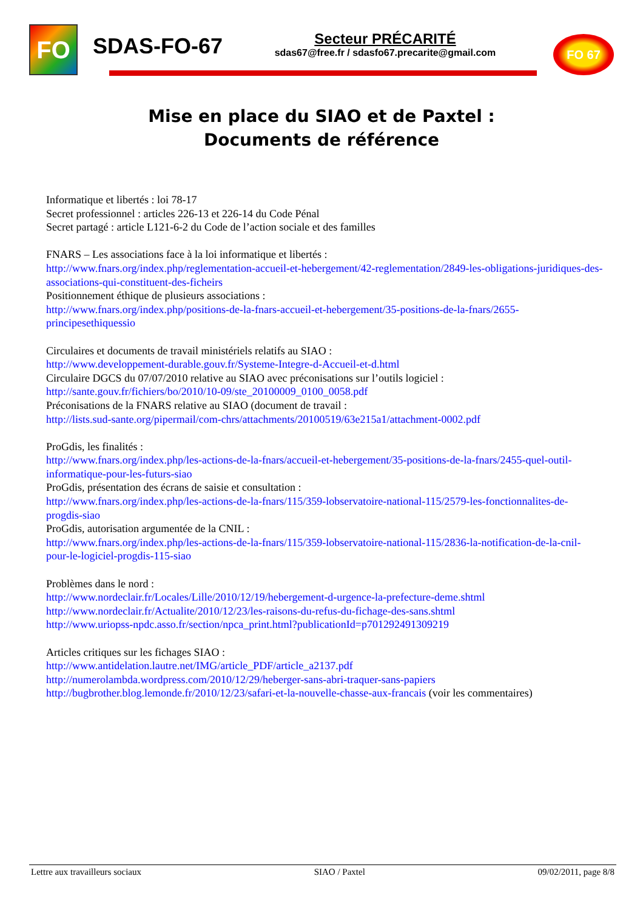FO SDAS-FO-67
Secteur PRÉCARITÉ
sdas67@free.fr / sdasfo67.precarite@gmail.com
FO 67
Mise en place du SIAO et de Paxtel :
Documents de référence
Informatique et libertés : loi 78-17
Secret professionnel : articles 226-13 et 226-14 du Code Pénal
Secret partagé : article L121-6-2 du Code de l’action sociale et des familles
FNARS – Les associations face à la loi informatique et libertés :
http://www.fnars.org/index.php/reglementation-accueil-et-hebergement/42-reglementation/2849-les-obligations-juridiques-des-associations-qui-constituent-des-ficheirs
Positionnement éthique de plusieurs associations :
http://www.fnars.org/index.php/positions-de-la-fnars-accueil-et-hebergement/35-positions-de-la-fnars/2655-principesethiquessio
Circulaires et documents de travail ministériels relatifs au SIAO :
http://www.developpement-durable.gouv.fr/Systeme-Integre-d-Accueil-et-d.html
Circulaire DGCS du 07/07/2010 relative au SIAO avec préconisations sur l’outils logiciel :
http://sante.gouv.fr/fichiers/bo/2010/10-09/ste_20100009_0100_0058.pdf
Préconisations de la FNARS relative au SIAO (document de travail :
http://lists.sud-sante.org/pipermail/com-chrs/attachments/20100519/63e215a1/attachment-0002.pdf
ProGdis, les finalités :
http://www.fnars.org/index.php/les-actions-de-la-fnars/accueil-et-hebergement/35-positions-de-la-fnars/2455-quel-outil-informatique-pour-les-futurs-siao
ProGdis, présentation des écrans de saisie et consultation :
http://www.fnars.org/index.php/les-actions-de-la-fnars/115/359-lobservatoire-national-115/2579-les-fonctionnalites-de-progdis-siao
ProGdis, autorisation argumentée de la CNIL :
http://www.fnars.org/index.php/les-actions-de-la-fnars/115/359-lobservatoire-national-115/2836-la-notification-de-la-cnil-pour-le-logiciel-progdis-115-siao
Problèmes dans le nord :
http://www.nordeclair.fr/Locales/Lille/2010/12/19/hebergement-d-urgence-la-prefecture-deme.shtml
http://www.nordeclair.fr/Actualite/2010/12/23/les-raisons-du-refus-du-fichage-des-sans.shtml
http://www.uriopss-npdc.asso.fr/section/npca_print.html?publicationId=p701292491309219
Articles critiques sur les fichages SIAO :
http://www.antidelation.lautre.net/IMG/article_PDF/article_a2137.pdf
http://numerolambda.wordpress.com/2010/12/29/heberger-sans-abri-traquer-sans-papiers
http://bugbrother.blog.lemonde.fr/2010/12/23/safari-et-la-nouvelle-chasse-aux-francais (voir les commentaires)
Lettre aux travailleurs sociaux SIAO / Paxtel 09/02/2011, page 8/8